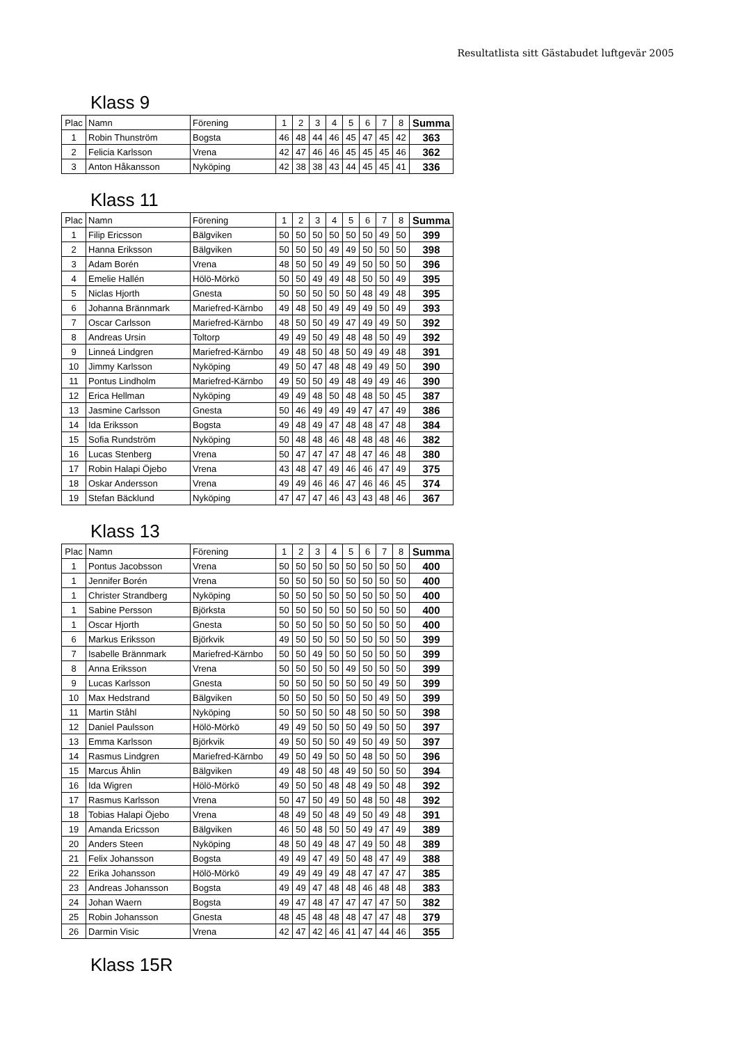Resultatlista sitt Gästabudet luftgevär 2005
Klass 9
| Plac | Namn | Förening | 1 | 2 | 3 | 4 | 5 | 6 | 7 | 8 | Summa |
| 1 | Robin Thunström | Bogsta | 46 | 48 | 44 | 46 | 45 | 47 | 45 | 42 | 363 |
| 2 | Felicia Karlsson | Vrena | 42 | 47 | 46 | 46 | 45 | 45 | 45 | 46 | 362 |
| 3 | Anton Håkansson | Nyköping | 42 | 38 | 38 | 43 | 44 | 45 | 45 | 41 | 336 |
Klass 11
| Plac | Namn | Förening | 1 | 2 | 3 | 4 | 5 | 6 | 7 | 8 | Summa |
| 1 | Filip Ericsson | Bälgviken | 50 | 50 | 50 | 50 | 50 | 50 | 49 | 50 | 399 |
| 2 | Hanna Eriksson | Bälgviken | 50 | 50 | 50 | 49 | 49 | 50 | 50 | 50 | 398 |
| 3 | Adam Borén | Vrena | 48 | 50 | 50 | 49 | 49 | 50 | 50 | 50 | 396 |
| 4 | Emelie Hallén | Hölö-Mörkö | 50 | 50 | 49 | 49 | 48 | 50 | 50 | 49 | 395 |
| 5 | Niclas Hjorth | Gnesta | 50 | 50 | 50 | 50 | 50 | 48 | 49 | 48 | 395 |
| 6 | Johanna Brännmark | Mariefred-Kärnbo | 49 | 48 | 50 | 49 | 49 | 49 | 50 | 49 | 393 |
| 7 | Oscar Carlsson | Mariefred-Kärnbo | 48 | 50 | 50 | 49 | 47 | 49 | 49 | 50 | 392 |
| 8 | Andreas Ursin | Toltorp | 49 | 49 | 50 | 49 | 48 | 48 | 50 | 49 | 392 |
| 9 | Linneá Lindgren | Mariefred-Kärnbo | 49 | 48 | 50 | 48 | 50 | 49 | 49 | 48 | 391 |
| 10 | Jimmy Karlsson | Nyköping | 49 | 50 | 47 | 48 | 48 | 49 | 49 | 50 | 390 |
| 11 | Pontus Lindholm | Mariefred-Kärnbo | 49 | 50 | 50 | 49 | 48 | 49 | 49 | 46 | 390 |
| 12 | Erica Hellman | Nyköping | 49 | 49 | 48 | 50 | 48 | 48 | 50 | 45 | 387 |
| 13 | Jasmine Carlsson | Gnesta | 50 | 46 | 49 | 49 | 49 | 47 | 47 | 49 | 386 |
| 14 | Ida Eriksson | Bogsta | 49 | 48 | 49 | 47 | 48 | 48 | 47 | 48 | 384 |
| 15 | Sofia Rundström | Nyköping | 50 | 48 | 48 | 46 | 48 | 48 | 48 | 46 | 382 |
| 16 | Lucas Stenberg | Vrena | 50 | 47 | 47 | 47 | 48 | 47 | 46 | 48 | 380 |
| 17 | Robin Halapi Öjebo | Vrena | 43 | 48 | 47 | 49 | 46 | 46 | 47 | 49 | 375 |
| 18 | Oskar Andersson | Vrena | 49 | 49 | 46 | 46 | 47 | 46 | 46 | 45 | 374 |
| 19 | Stefan Bäcklund | Nyköping | 47 | 47 | 47 | 46 | 43 | 43 | 48 | 46 | 367 |
Klass 13
| Plac | Namn | Förening | 1 | 2 | 3 | 4 | 5 | 6 | 7 | 8 | Summa |
| 1 | Pontus Jacobsson | Vrena | 50 | 50 | 50 | 50 | 50 | 50 | 50 | 50 | 400 |
| 1 | Jennifer Borén | Vrena | 50 | 50 | 50 | 50 | 50 | 50 | 50 | 50 | 400 |
| 1 | Christer Strandberg | Nyköping | 50 | 50 | 50 | 50 | 50 | 50 | 50 | 50 | 400 |
| 1 | Sabine Persson | Björksta | 50 | 50 | 50 | 50 | 50 | 50 | 50 | 50 | 400 |
| 1 | Oscar Hjorth | Gnesta | 50 | 50 | 50 | 50 | 50 | 50 | 50 | 50 | 400 |
| 6 | Markus Eriksson | Björkvik | 49 | 50 | 50 | 50 | 50 | 50 | 50 | 50 | 399 |
| 7 | Isabelle Brännmark | Mariefred-Kärnbo | 50 | 50 | 49 | 50 | 50 | 50 | 50 | 50 | 399 |
| 8 | Anna Eriksson | Vrena | 50 | 50 | 50 | 50 | 49 | 50 | 50 | 50 | 399 |
| 9 | Lucas Karlsson | Gnesta | 50 | 50 | 50 | 50 | 50 | 50 | 49 | 50 | 399 |
| 10 | Max Hedstrand | Bälgviken | 50 | 50 | 50 | 50 | 50 | 50 | 49 | 50 | 399 |
| 11 | Martin Ståhl | Nyköping | 50 | 50 | 50 | 50 | 48 | 50 | 50 | 50 | 398 |
| 12 | Daniel Paulsson | Hölö-Mörkö | 49 | 49 | 50 | 50 | 50 | 49 | 50 | 50 | 397 |
| 13 | Emma Karlsson | Björkvik | 49 | 50 | 50 | 50 | 49 | 50 | 49 | 50 | 397 |
| 14 | Rasmus Lindgren | Mariefred-Kärnbo | 49 | 50 | 49 | 50 | 50 | 48 | 50 | 50 | 396 |
| 15 | Marcus Åhlin | Bälgviken | 49 | 48 | 50 | 48 | 49 | 50 | 50 | 50 | 394 |
| 16 | Ida Wigren | Hölö-Mörkö | 49 | 50 | 50 | 48 | 48 | 49 | 50 | 48 | 392 |
| 17 | Rasmus Karlsson | Vrena | 50 | 47 | 50 | 49 | 50 | 48 | 50 | 48 | 392 |
| 18 | Tobias Halapi Öjebo | Vrena | 48 | 49 | 50 | 48 | 49 | 50 | 49 | 48 | 391 |
| 19 | Amanda Ericsson | Bälgviken | 46 | 50 | 48 | 50 | 50 | 49 | 47 | 49 | 389 |
| 20 | Anders Steen | Nyköping | 48 | 50 | 49 | 48 | 47 | 49 | 50 | 48 | 389 |
| 21 | Felix Johansson | Bogsta | 49 | 49 | 47 | 49 | 50 | 48 | 47 | 49 | 388 |
| 22 | Erika Johansson | Hölö-Mörkö | 49 | 49 | 49 | 49 | 48 | 47 | 47 | 47 | 385 |
| 23 | Andreas Johansson | Bogsta | 49 | 49 | 47 | 48 | 48 | 46 | 48 | 48 | 383 |
| 24 | Johan Waern | Bogsta | 49 | 47 | 48 | 47 | 47 | 47 | 47 | 50 | 382 |
| 25 | Robin Johansson | Gnesta | 48 | 45 | 48 | 48 | 48 | 47 | 47 | 48 | 379 |
| 26 | Darmin Visic | Vrena | 42 | 47 | 42 | 46 | 41 | 47 | 44 | 46 | 355 |
Klass 15R